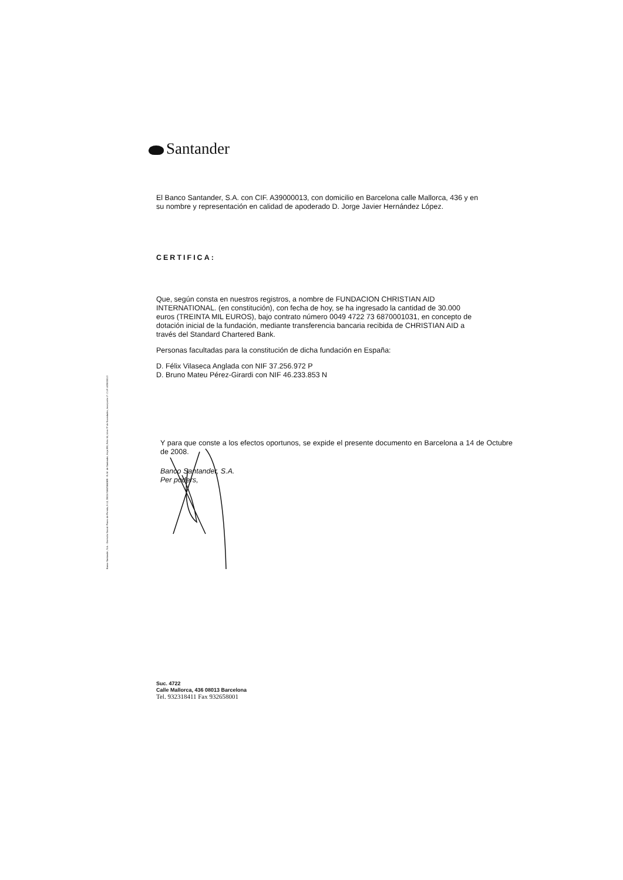Santander
El Banco Santander, S.A. con CIF. A39000013, con domicilio en Barcelona calle Mallorca, 436 y en su nombre y representación en calidad de apoderado D. Jorge Javier Hernández López.
CERTIFICA:
Que, según consta en nuestros registros, a nombre de FUNDACION CHRISTIAN AID INTERNATIONAL. (en constitución), con fecha de hoy, se ha ingresado la cantidad de 30.000 euros (TREINTA MIL EUROS), bajo contrato número 0049 4722 73 6870001031, en concepto de dotación inicial de la fundación, mediante transferencia bancaria recibida de CHRISTIAN AID a través del Standard Chartered Bank.
Personas facultadas para la constitución de dicha fundación en España:
D. Félix Vilaseca Anglada con NIF 37.256.972 P
D. Bruno Mateu Pérez-Girardi con NIF 46.233.853 N
Y para que conste a los efectos oportunos, se expide el presente documento en Barcelona a 14 de Octubre de 2008.
Banco Santander, S.A.
Per poders,
Banco Santander, S.A. - Domicilio Social: Paseo de Pereda, 9-12, 39004 SANTANDER - R. M. de Santander, Hoja 286, Folio 64, Libro 5º de Sociedades, Inscripción 1ª. C.I.F. A39000013
Suc. 4722
Calle Mallorca, 436 08013 Barcelona
Tel. 932318411 Fax 932658001